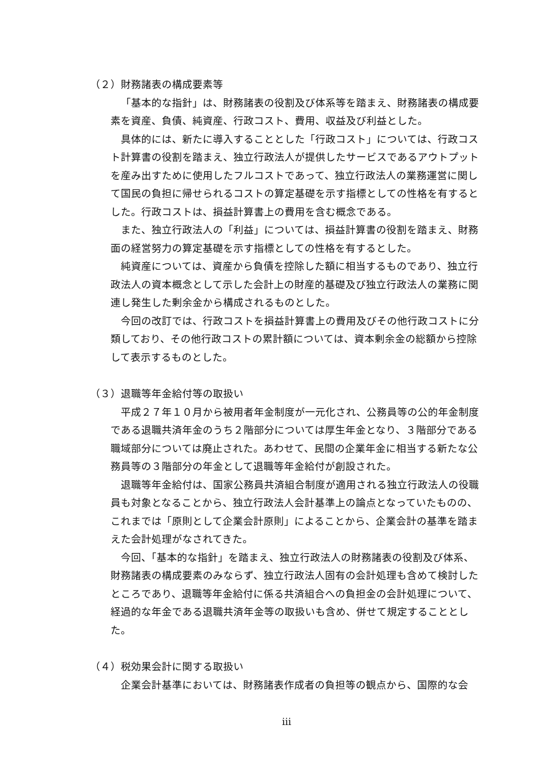（２）財務諸表の構成要素等
「基本的な指針」は、財務諸表の役割及び体系等を踏まえ、財務諸表の構成要素を資産、負債、純資産、行政コスト、費用、収益及び利益とした。
具体的には、新たに導入することとした「行政コスト」については、行政コスト計算書の役割を踏まえ、独立行政法人が提供したサービスであるアウトプットを産み出すために使用したフルコストであって、独立行政法人の業務運営に関して国民の負担に帰せられるコストの算定基礎を示す指標としての性格を有するとした。行政コストは、損益計算書上の費用を含む概念である。
また、独立行政法人の「利益」については、損益計算書の役割を踏まえ、財務面の経営努力の算定基礎を示す指標としての性格を有するとした。
純資産については、資産から負債を控除した額に相当するものであり、独立行政法人の資本概念として示した会計上の財産的基礎及び独立行政法人の業務に関連し発生した剰余金から構成されるものとした。
今回の改訂では、行政コストを損益計算書上の費用及びその他行政コストに分類しており、その他行政コストの累計額については、資本剰余金の総額から控除して表示するものとした。
（３）退職等年金給付等の取扱い
平成２７年１０月から被用者年金制度が一元化され、公務員等の公的年金制度である退職共済年金のうち２階部分については厚生年金となり、３階部分である職域部分については廃止された。あわせて、民間の企業年金に相当する新たな公務員等の３階部分の年金として退職等年金給付が創設された。
退職等年金給付は、国家公務員共済組合制度が適用される独立行政法人の役職員も対象となることから、独立行政法人会計基準上の論点となっていたものの、これまでは「原則として企業会計原則」によることから、企業会計の基準を踏まえた会計処理がなされてきた。
今回、「基本的な指針」を踏まえ、独立行政法人の財務諸表の役割及び体系、財務諸表の構成要素のみならず、独立行政法人固有の会計処理も含めて検討したところであり、退職等年金給付に係る共済組合への負担金の会計処理について、経過的な年金である退職共済年金等の取扱いも含め、併せて規定することとした。
（４）税効果会計に関する取扱い
企業会計基準においては、財務諸表作成者の負担等の観点から、国際的な会
iii